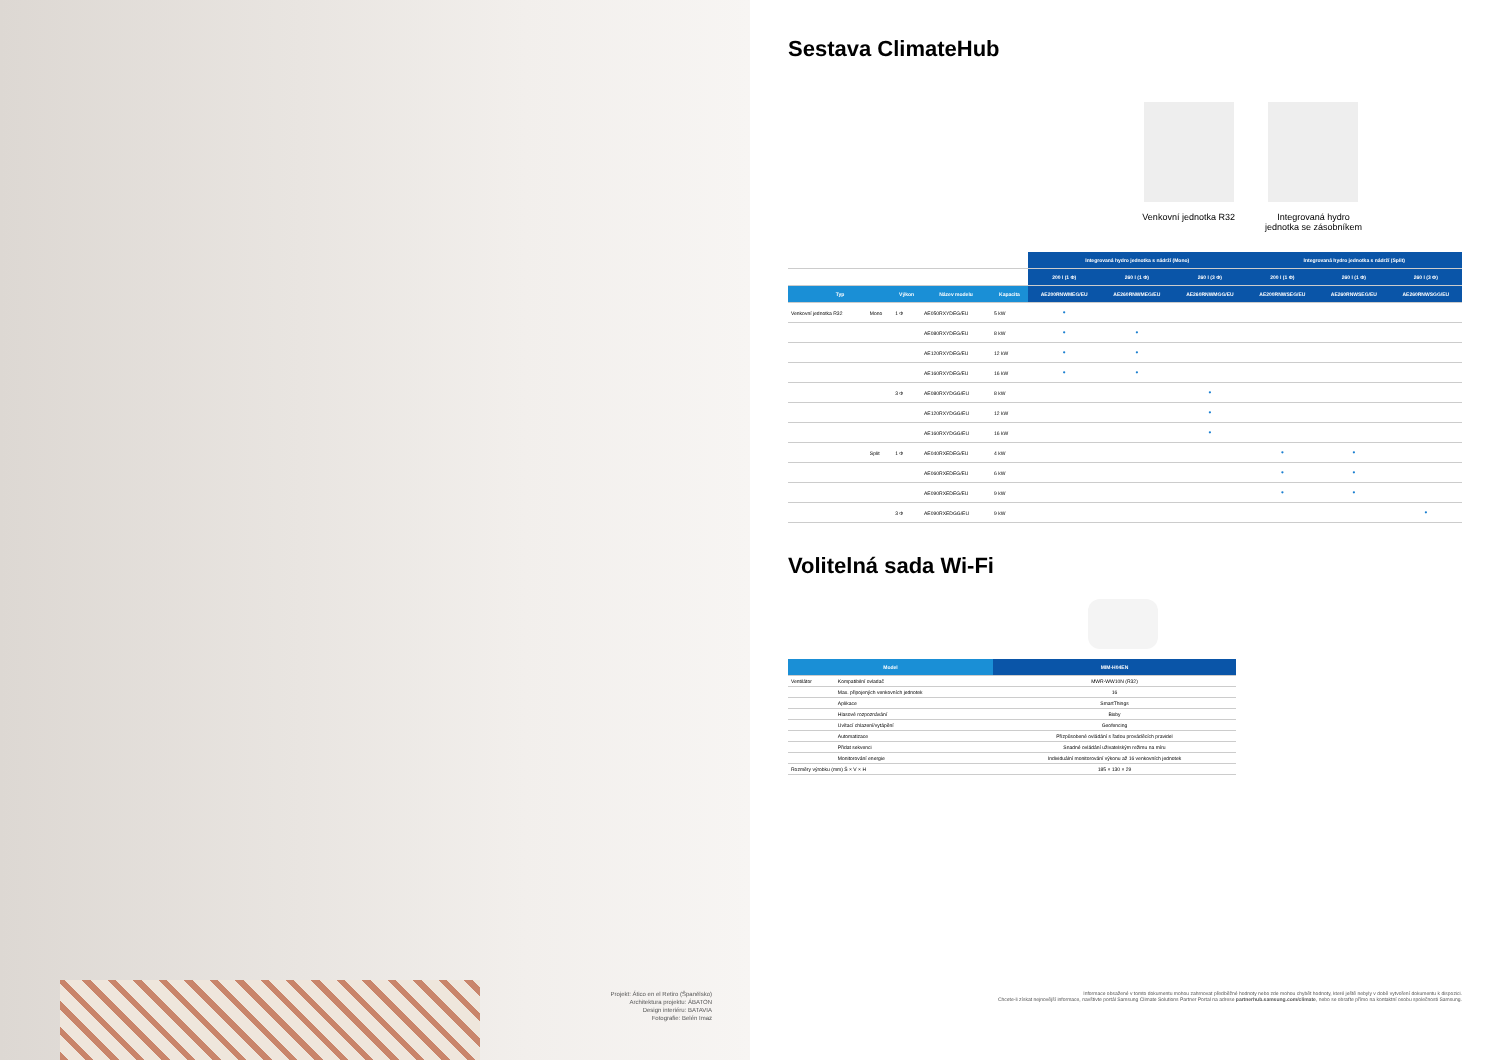Projekt: Ático en el Retiro (Španělsko)
Architektura projektu: ÁBATON
Design interiéru: BATAVIA
Fotografie: Belén Imaz
Sestava ClimateHub
Venkovní jednotka R32 Integrovaná hydro
jednotka se zásobníkem
| | | | | | Integrovaná hydro jednotka s nádrží (Mono) | | | Integrovaná hydro jednotka s nádrží (Split) | | |
| --- | --- | --- | --- | --- | --- | --- | --- | --- | --- | --- |
| | | | | | 200 l (1 Φ) | 260 l (1 Φ) | 260 l (3 Φ) | 200 l (1 Φ) | 260 l (1 Φ) | 260 l (3 Φ) |
| Typ | | Výkon | Název modelu | Kapacita | AE200RNWMEG/EU | AE260RNWMEG/EU | AE260RNWMGG/EU | AE200RNWSEG/EU | AE260RNWSEG/EU | AE260RNWSGG/EU |
| Venkovní jednotka R32 | Mono | 1 Φ | AE050RXYDEG/EU | 5 kW | • | | | | | |
| | | | AE080RXYDEG/EU | 8 kW | • | • | | | | |
| | | | AE120RXYDEG/EU | 12 kW | • | • | | | | |
| | | | AE160RXYDEG/EU | 16 kW | • | • | | | | |
| | | 3 Φ | AE080RXYDGG/EU | 8 kW | | | • | | | |
| | | | AE120RXYDGG/EU | 12 kW | | | • | | | |
| | | | AE160RXYDGG/EU | 16 kW | | | • | | | |
| | Split | 1 Φ | AE040RXEDEG/EU | 4 kW | | | | • | • | |
| | | | AE060RXEDEG/EU | 6 kW | | | | • | • | |
| | | | AE090RXEDEG/EU | 9 kW | | | | • | • | |
| | | 3 Φ | AE090RXEDGG/EU | 9 kW | | | | | | • |
Volitelná sada Wi-Fi
| Model | | MIM-H04EN |
| --- | --- | --- |
| Ventilátor | Kompatibilní ovladač | MWR-WW10N (R32) |
| | Max. připojených venkovních jednotek | 16 |
| | Aplikace | SmartThings |
| | Hlasové rozpoznávání | Bixby |
| | Uvítací chlazení/vytápění | Geofencing |
| | Automatizace | Přizpůsobené ovládání s řadou prováděcích pravidel |
| | Přidat sekvenci | Snadné ovládání uživatelským režimu na míru |
| | Monitorování energie | Individuální monitorování výkonu až 16 venkovních jednotek |
| Rozměry výrobku (mm) Š × V × H | | 185 × 130 × 29 |
Informace obsažené v tomto dokumentu mohou zahrnovat předběžné hodnoty nebo zde mohou chybět hodnoty, které ještě nebyly v době vytvoření dokumentu k dispozici.
Chcete-li získat nejnovější informace, navštivte portál Samsung Climate Solutions Partner Portal na adrese partnerhub.samsung.com/climate, nebo se obraťte přímo na kontaktní osobu společnosti Samsung.